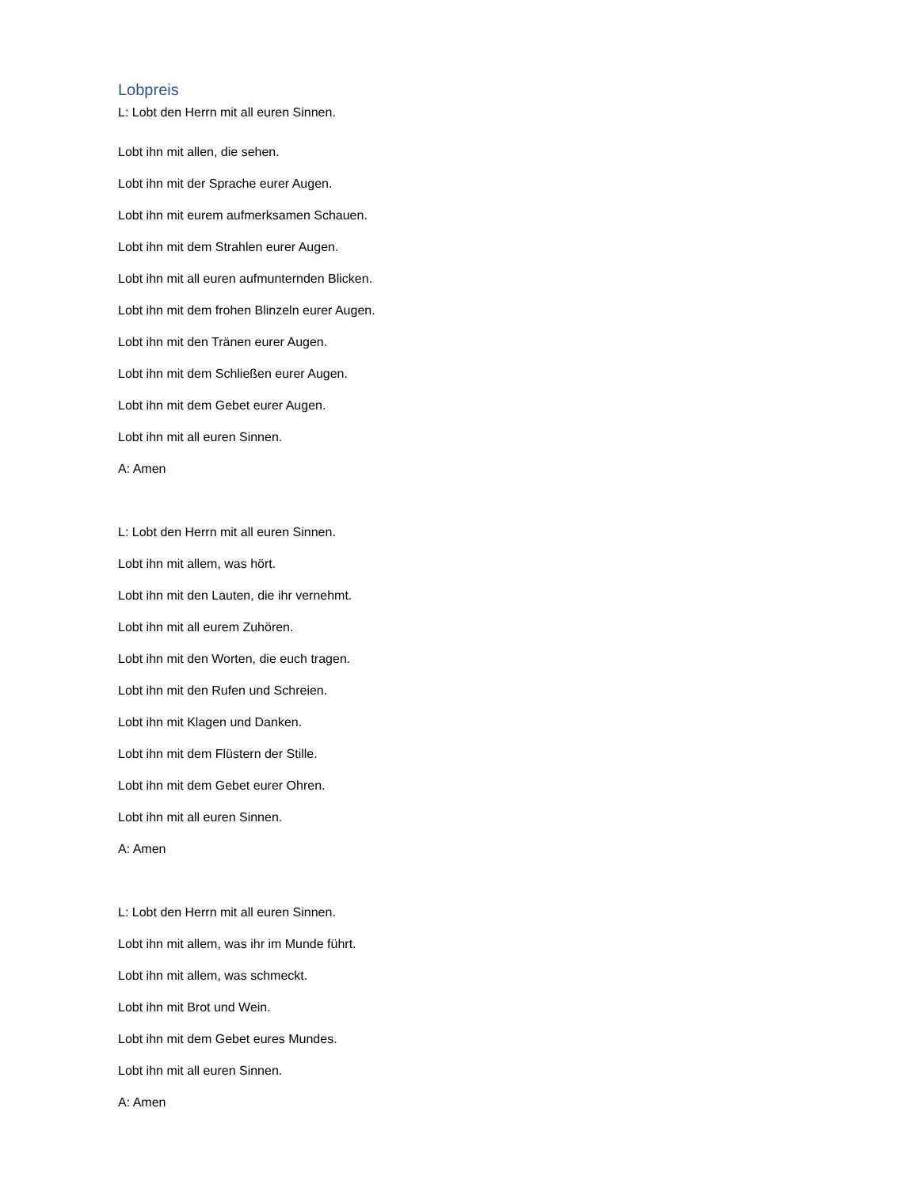Lobpreis
L: Lobt den Herrn mit all euren Sinnen.
Lobt ihn mit allen, die sehen.
Lobt ihn mit der Sprache eurer Augen.
Lobt ihn mit eurem aufmerksamen Schauen.
Lobt ihn mit dem Strahlen eurer Augen.
Lobt ihn mit all euren aufmunternden Blicken.
Lobt ihn mit dem frohen Blinzeln eurer Augen.
Lobt ihn mit den Tränen eurer Augen.
Lobt ihn mit dem Schließen eurer Augen.
Lobt ihn mit dem Gebet eurer Augen.
Lobt ihn mit all euren Sinnen.
A: Amen
L: Lobt den Herrn mit all euren Sinnen.
Lobt ihn mit allem, was hört.
Lobt ihn mit den Lauten, die ihr vernehmt.
Lobt ihn mit all eurem Zuhören.
Lobt ihn mit den Worten, die euch tragen.
Lobt ihn mit den Rufen und Schreien.
Lobt ihn mit Klagen und Danken.
Lobt ihn mit dem Flüstern der Stille.
Lobt ihn mit dem Gebet eurer Ohren.
Lobt ihn mit all euren Sinnen.
A: Amen
L: Lobt den Herrn mit all euren Sinnen.
Lobt ihn mit allem, was ihr im Munde führt.
Lobt ihn mit allem, was schmeckt.
Lobt ihn mit Brot und Wein.
Lobt ihn mit dem Gebet eures Mundes.
Lobt ihn mit all euren Sinnen.
A: Amen